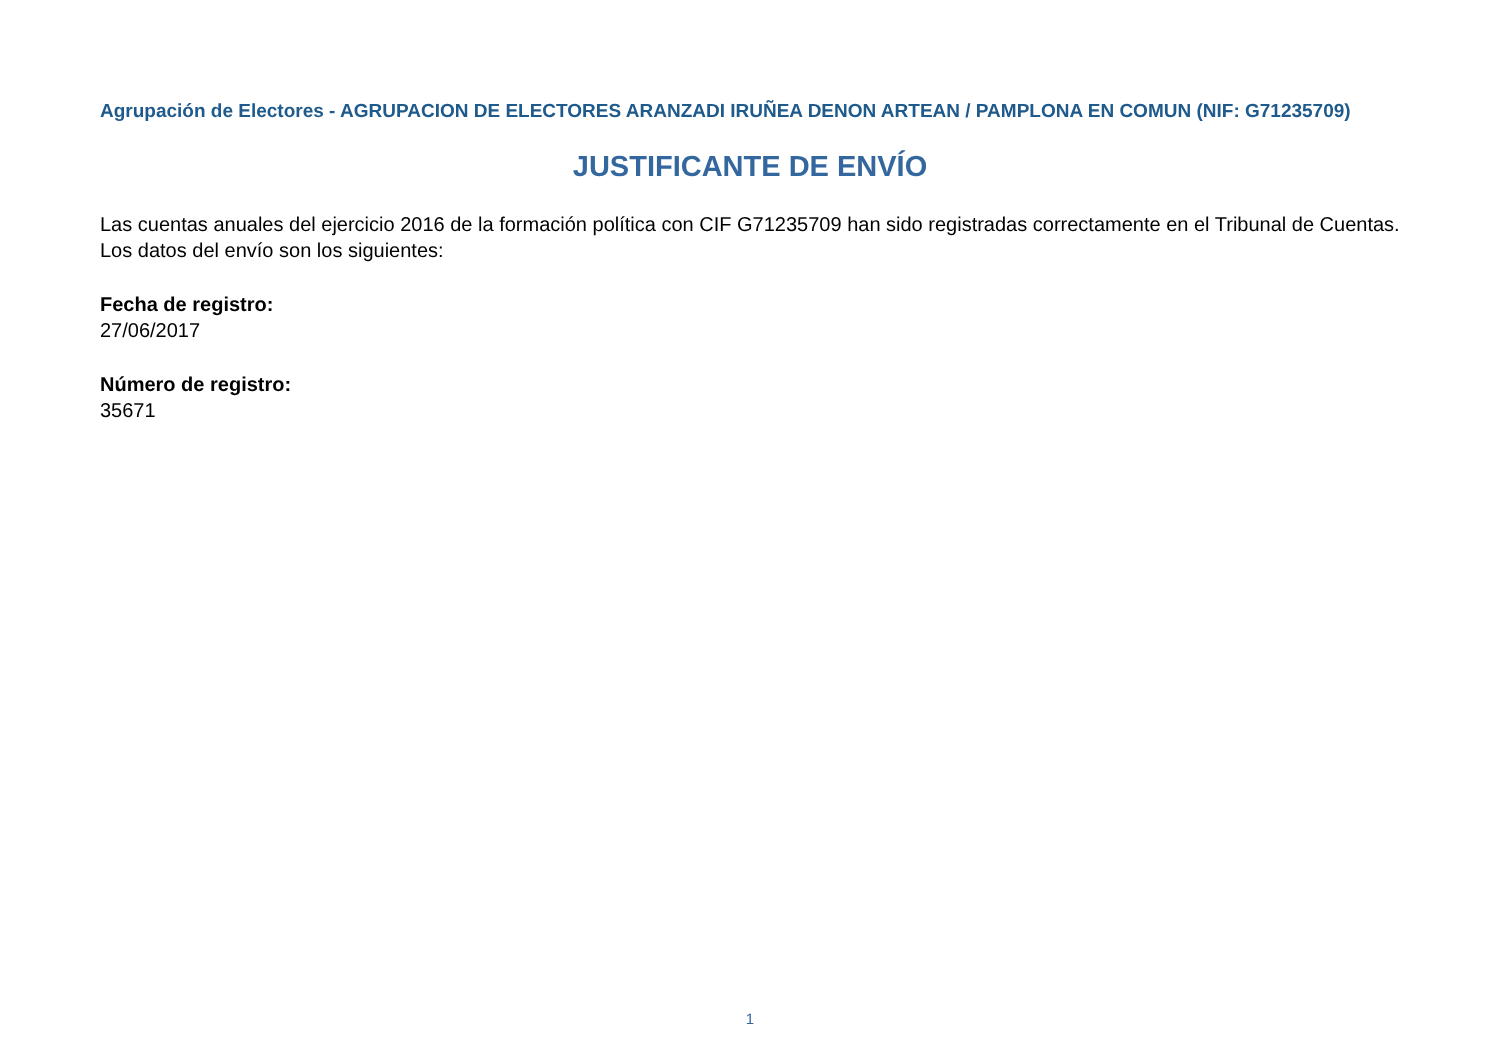Agrupación de Electores - AGRUPACION DE ELECTORES ARANZADI IRUÑEA DENON ARTEAN / PAMPLONA EN COMUN (NIF: G71235709)
JUSTIFICANTE DE ENVÍO
Las cuentas anuales del ejercicio 2016 de la formación política con CIF G71235709 han sido registradas correctamente en el Tribunal de Cuentas. Los datos del envío son los siguientes:
Fecha de registro:
27/06/2017
Número de registro:
35671
1